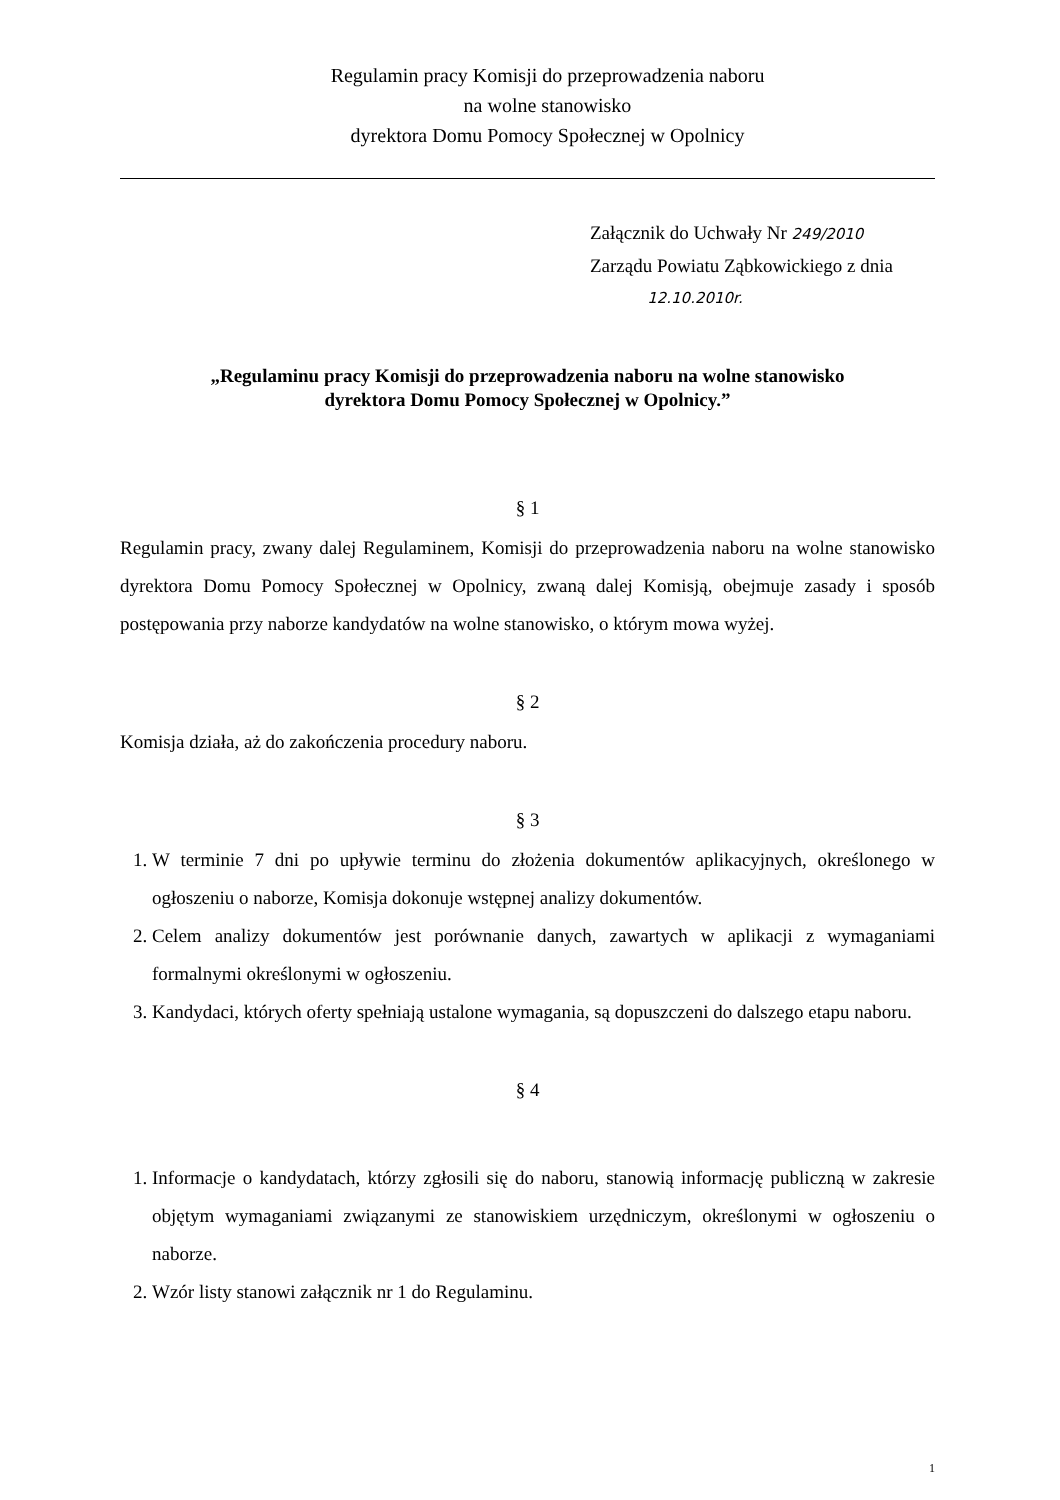Regulamin pracy Komisji do przeprowadzenia naboru
na wolne stanowisko
dyrektora Domu Pomocy Społecznej w Opolnicy
Załącznik do Uchwały Nr 249/2010
Zarządu Powiatu Ząbkowickiego z dnia
12.10.2010r.
„Regulaminu pracy Komisji do przeprowadzenia naboru na wolne stanowisko
dyrektora Domu Pomocy Społecznej w Opolnicy.”
§ 1
Regulamin pracy, zwany dalej Regulaminem, Komisji do przeprowadzenia naboru na wolne stanowisko dyrektora Domu Pomocy Społecznej w Opolnicy, zwaną dalej Komisją, obejmuje zasady i sposób postępowania przy naborze kandydatów na wolne stanowisko, o którym mowa wyżej.
§ 2
Komisja działa, aż do zakończenia procedury naboru.
§ 3
1. W terminie 7 dni po upływie terminu do złożenia dokumentów aplikacyjnych, określonego w ogłoszeniu o naborze, Komisja dokonuje wstępnej analizy dokumentów.
2. Celem analizy dokumentów jest porównanie danych, zawartych w aplikacji z wymaganiami formalnymi określonymi w ogłoszeniu.
3. Kandydaci, których oferty spełniają ustalone wymagania, są dopuszczeni do dalszego etapu naboru.
§ 4
1. Informacje o kandydatach, którzy zgłosili się do naboru, stanowią informację publiczną w zakresie objętym wymaganiami związanymi ze stanowiskiem urzędniczym, określonymi w ogłoszeniu o naborze.
2. Wzór listy stanowi załącznik nr 1 do Regulaminu.
1